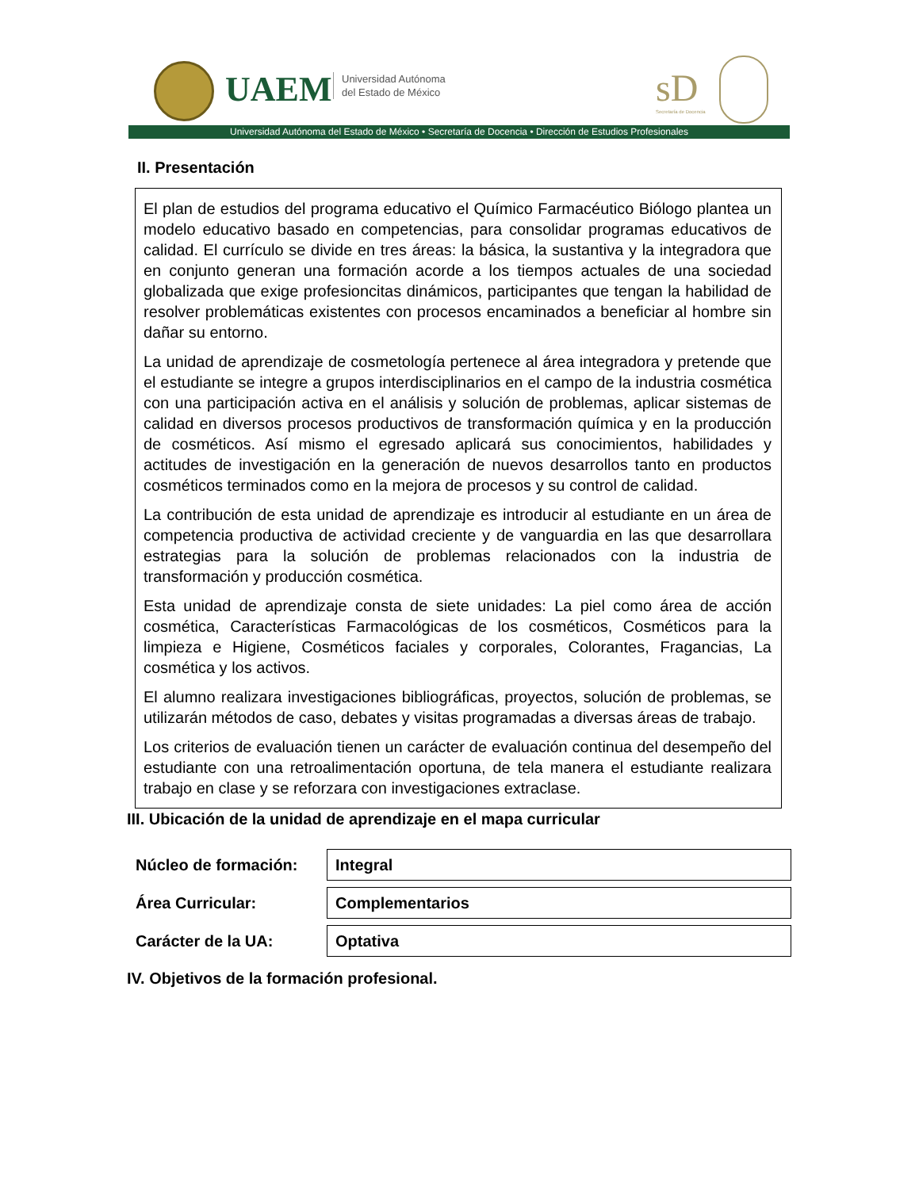UAEM
Universidad Autónoma
del Estado de México
sD
Secretaría de Docencia
Universidad Autónoma del Estado de México • Secretaría de Docencia • Dirección de Estudios Profesionales
II. Presentación
El plan de estudios del programa educativo el Químico Farmacéutico Biólogo plantea un modelo educativo basado en competencias, para consolidar programas educativos de calidad. El currículo se divide en tres áreas: la básica, la sustantiva y la integradora que en conjunto generan una formación acorde a los tiempos actuales de una sociedad globalizada que exige profesioncitas dinámicos, participantes que tengan la habilidad de resolver problemáticas existentes con procesos encaminados a beneficiar al hombre sin dañar su entorno.
La unidad de aprendizaje de cosmetología pertenece al área integradora y pretende que el estudiante se integre a grupos interdisciplinarios en el campo de la industria cosmética con una participación activa en el análisis y solución de problemas, aplicar sistemas de calidad en diversos procesos productivos de transformación química y en la producción de cosméticos. Así mismo el egresado aplicará sus conocimientos, habilidades y actitudes de investigación en la generación de nuevos desarrollos tanto en productos cosméticos terminados como en la mejora de procesos y su control de calidad.
La contribución de esta unidad de aprendizaje es introducir al estudiante en un área de competencia productiva de actividad creciente y de vanguardia en las que desarrollara estrategias para la solución de problemas relacionados con la industria de transformación y producción cosmética.
Esta unidad de aprendizaje consta de siete unidades: La piel como área de acción cosmética, Características Farmacológicas de los cosméticos, Cosméticos para la limpieza e Higiene, Cosméticos faciales y corporales, Colorantes, Fragancias, La cosmética y los activos.
El alumno realizara investigaciones bibliográficas, proyectos, solución de problemas, se utilizarán métodos de caso, debates y visitas programadas a diversas áreas de trabajo.
Los criterios de evaluación tienen un carácter de evaluación continua del desempeño del estudiante con una retroalimentación oportuna, de tela manera el estudiante realizara trabajo en clase y se reforzara con investigaciones extraclase.
III. Ubicación de la unidad de aprendizaje en el mapa curricular
| Núcleo de formación: | Integral |
| Área Curricular: | Complementarios |
| Carácter de la UA: | Optativa |
IV. Objetivos de la formación profesional.